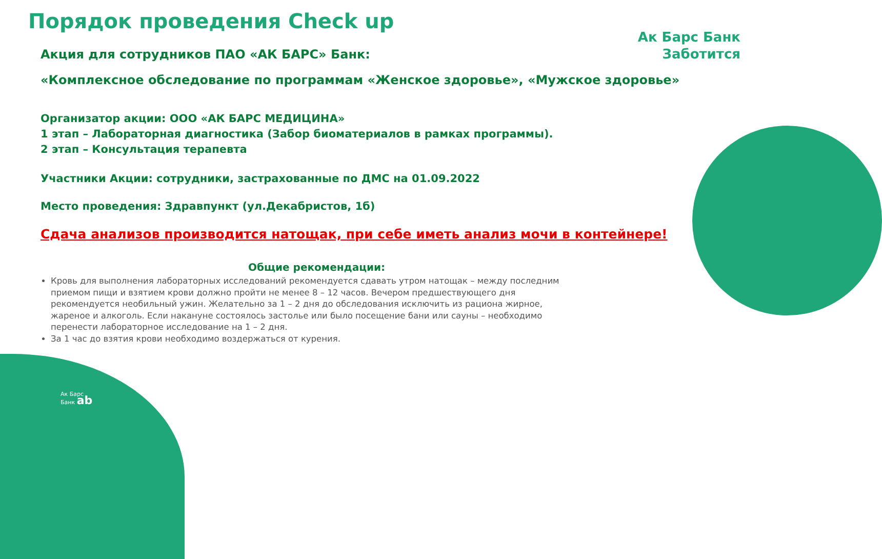Ак Барс Банк
Заботится
Порядок проведения Check up
Акция для сотрудников ПАО «АК БАРС» Банк:
«Комплексное обследование по программам «Женское здоровье», «Мужское здоровье»
Организатор акции: ООО «АК БАРС МЕДИЦИНА»
1 этап – Лабораторная диагностика (Забор биоматериалов в рамках программы).
2 этап – Консультация терапевта
Участники Акции: сотрудники, застрахованные по ДМС на 01.09.2022
Место проведения: Здравпункт (ул.Декабристов, 1б)
Сдача анализов производится натощак, при себе иметь анализ мочи в контейнере!
Общие рекомендации:
Кровь для выполнения лабораторных исследований рекомендуется сдавать утром натощак – между последним приемом пищи и взятием крови должно пройти не менее 8 – 12 часов. Вечером предшествующего дня рекомендуется необильный ужин. Желательно за 1 – 2 дня до обследования исключить из рациона жирное, жареное и алкоголь. Если накануне состоялось застолье или было посещение бани или сауны – необходимо перенести лабораторное исследование на 1 – 2 дня.
За 1 час до взятия крови необходимо воздержаться от курения.
Ак Барс
Банк ab